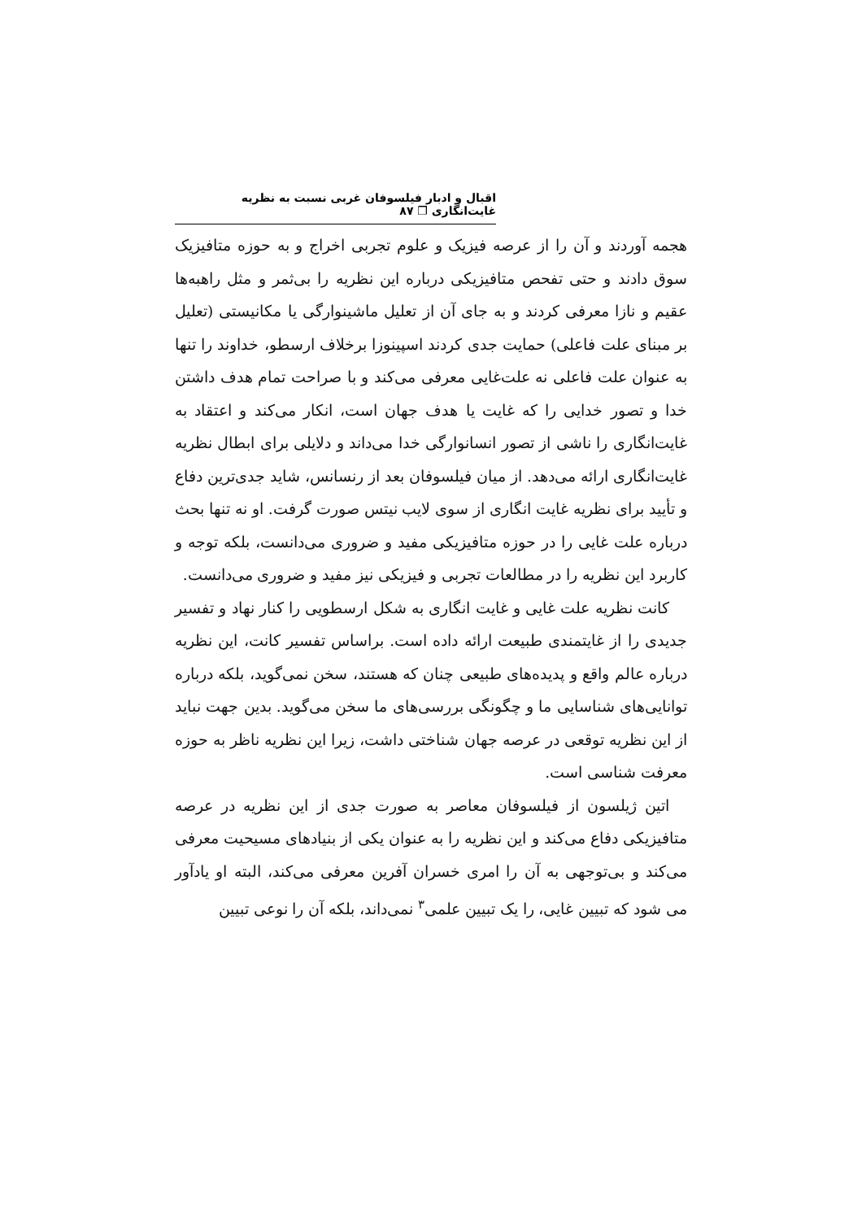اقبال و ادبار فیلسوفان غربی نسبت به نظریه غایت‌انگاری ❐ ۸۷
هجمه آوردند و آن را از عرصه فیزیک و علوم تجربی اخراج و به حوزه متافیزیک سوق دادند و حتی تفحص متافیزیکی درباره این نظریه را بی‌ثمر و مثل راهبه‌ها عقیم و نازا معرفی کردند و به جای آن از تعلیل ماشینوارگی یا مکانیستی (تعلیل بر مبنای علت فاعلی) حمایت جدی کردند اسپینوزا برخلاف ارسطو، خداوند را تنها به عنوان علت فاعلی نه علت‌غایی معرفی می‌کند و با صراحت تمام هدف داشتن خدا و تصور خدایی را که غایت یا هدف جهان است، انکار می‌کند و اعتقاد به غایت‌انگاری را ناشی از تصور انسانوارگی خدا می‌داند و دلایلی برای ابطال نظریه غایت‌انگاری ارائه می‌دهد. از میان فیلسوفان بعد از رنسانس، شاید جدی‌ترین دفاع و تأیید برای نظریه غایت انگاری از سوی لایب نیتس صورت گرفت. او نه تنها بحث درباره علت غایی را در حوزه متافیزیکی مفید و ضروری می‌دانست، بلکه توجه و کاربرد این نظریه را در مطالعات تجربی و فیزیکی نیز مفید و ضروری می‌دانست.
کانت نظریه علت غایی و غایت انگاری به شکل ارسطویی را کنار نهاد و تفسیر جدیدی را از غایتمندی طبیعت ارائه داده است. براساس تفسیر کانت، این نظریه درباره عالم واقع و پدیده‌های طبیعی چنان که هستند، سخن نمی‌گوید، بلکه درباره توانایی‌های شناسایی ما و چگونگی بررسی‌های ما سخن می‌گوید. بدین جهت نباید از این نظریه توقعی در عرصه جهان شناختی داشت، زیرا این نظریه ناظر به حوزه معرفت شناسی است.
اتین ژیلسون از فیلسوفان معاصر به صورت جدی از این نظریه در عرصه متافیزیکی دفاع می‌کند و این نظریه را به عنوان یکی از بنیادهای مسیحیت معرفی می‌کند و بی‌توجهی به آن را امری خسران آفرین معرفی می‌کند، البته او یادآور می شود که تبیین غایی، را یک تبیین علمی<sup>۳</sup> نمی‌داند، بلکه آن را نوعی تبیین